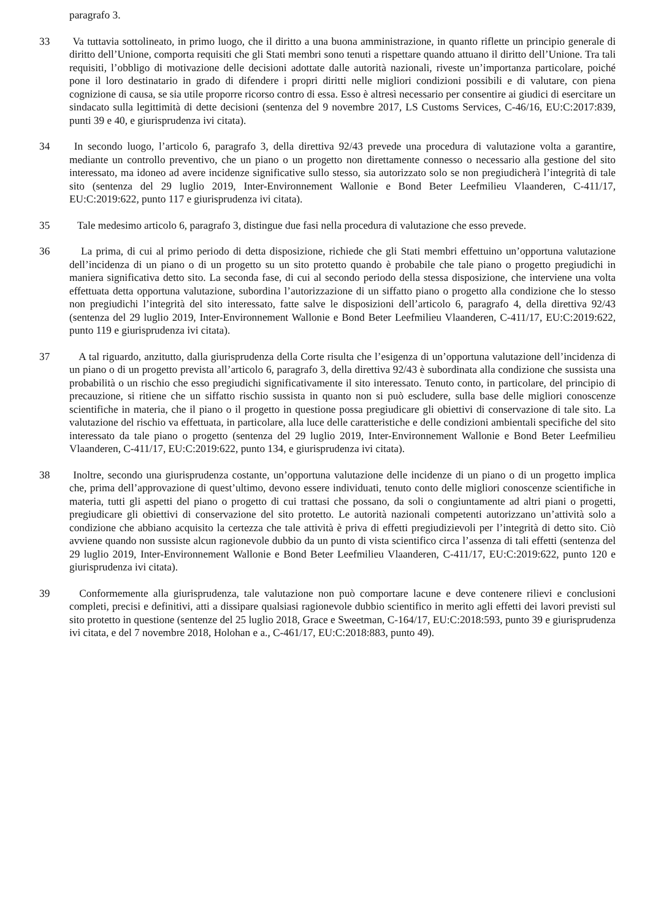paragrafo 3.
33 Va tuttavia sottolineato, in primo luogo, che il diritto a una buona amministrazione, in quanto riflette un principio generale di diritto dell’Unione, comporta requisiti che gli Stati membri sono tenuti a rispettare quando attuano il diritto dell’Unione. Tra tali requisiti, l’obbligo di motivazione delle decisioni adottate dalle autorità nazionali, riveste un’importanza particolare, poiché pone il loro destinatario in grado di difendere i propri diritti nelle migliori condizioni possibili e di valutare, con piena cognizione di causa, se sia utile proporre ricorso contro di essa. Esso è altresì necessario per consentire ai giudici di esercitare un sindacato sulla legittimità di dette decisioni (sentenza del 9 novembre 2017, LS Customs Services, C-46/16, EU:C:2017:839, punti 39 e 40, e giurisprudenza ivi citata).
34 In secondo luogo, l’articolo 6, paragrafo 3, della direttiva 92/43 prevede una procedura di valutazione volta a garantire, mediante un controllo preventivo, che un piano o un progetto non direttamente connesso o necessario alla gestione del sito interessato, ma idoneo ad avere incidenze significative sullo stesso, sia autorizzato solo se non pregiudicherà l’integrità di tale sito (sentenza del 29 luglio 2019, Inter-Environnement Wallonie e Bond Beter Leefmilieu Vlaanderen, C-411/17, EU:C:2019:622, punto 117 e giurisprudenza ivi citata).
35 Tale medesimo articolo 6, paragrafo 3, distingue due fasi nella procedura di valutazione che esso prevede.
36 La prima, di cui al primo periodo di detta disposizione, richiede che gli Stati membri effettuino un’opportuna valutazione dell’incidenza di un piano o di un progetto su un sito protetto quando è probabile che tale piano o progetto pregiudichi in maniera significativa detto sito. La seconda fase, di cui al secondo periodo della stessa disposizione, che interviene una volta effettuata detta opportuna valutazione, subordina l’autorizzazione di un siffatto piano o progetto alla condizione che lo stesso non pregiudichi l’integrità del sito interessato, fatte salve le disposizioni dell’articolo 6, paragrafo 4, della direttiva 92/43 (sentenza del 29 luglio 2019, Inter-Environnement Wallonie e Bond Beter Leefmilieu Vlaanderen, C-411/17, EU:C:2019:622, punto 119 e giurisprudenza ivi citata).
37 A tal riguardo, anzitutto, dalla giurisprudenza della Corte risulta che l’esigenza di un’opportuna valutazione dell’incidenza di un piano o di un progetto prevista all’articolo 6, paragrafo 3, della direttiva 92/43 è subordinata alla condizione che sussista una probabilità o un rischio che esso pregiudichi significativamente il sito interessato. Tenuto conto, in particolare, del principio di precauzione, si ritiene che un siffatto rischio sussista in quanto non si può escludere, sulla base delle migliori conoscenze scientifiche in materia, che il piano o il progetto in questione possa pregiudicare gli obiettivi di conservazione di tale sito. La valutazione del rischio va effettuata, in particolare, alla luce delle caratteristiche e delle condizioni ambientali specifiche del sito interessato da tale piano o progetto (sentenza del 29 luglio 2019, Inter-Environnement Wallonie e Bond Beter Leefmilieu Vlaanderen, C-411/17, EU:C:2019:622, punto 134, e giurisprudenza ivi citata).
38 Inoltre, secondo una giurisprudenza costante, un’opportuna valutazione delle incidenze di un piano o di un progetto implica che, prima dell’approvazione di quest’ultimo, devono essere individuati, tenuto conto delle migliori conoscenze scientifiche in materia, tutti gli aspetti del piano o progetto di cui trattasi che possano, da soli o congiuntamente ad altri piani o progetti, pregiudicare gli obiettivi di conservazione del sito protetto. Le autorità nazionali competenti autorizzano un’attività solo a condizione che abbiano acquisito la certezza che tale attività è priva di effetti pregiudizievoli per l’integrità di detto sito. Ciò avviene quando non sussiste alcun ragionevole dubbio da un punto di vista scientifico circa l’assenza di tali effetti (sentenza del 29 luglio 2019, Inter-Environnement Wallonie e Bond Beter Leefmilieu Vlaanderen, C-411/17, EU:C:2019:622, punto 120 e giurisprudenza ivi citata).
39 Conformemente alla giurisprudenza, tale valutazione non può comportare lacune e deve contenere rilievi e conclusioni completi, precisi e definitivi, atti a dissipare qualsiasi ragionevole dubbio scientifico in merito agli effetti dei lavori previsti sul sito protetto in questione (sentenze del 25 luglio 2018, Grace e Sweetman, C-164/17, EU:C:2018:593, punto 39 e giurisprudenza ivi citata, e del 7 novembre 2018, Holohan e a., C-461/17, EU:C:2018:883, punto 49).